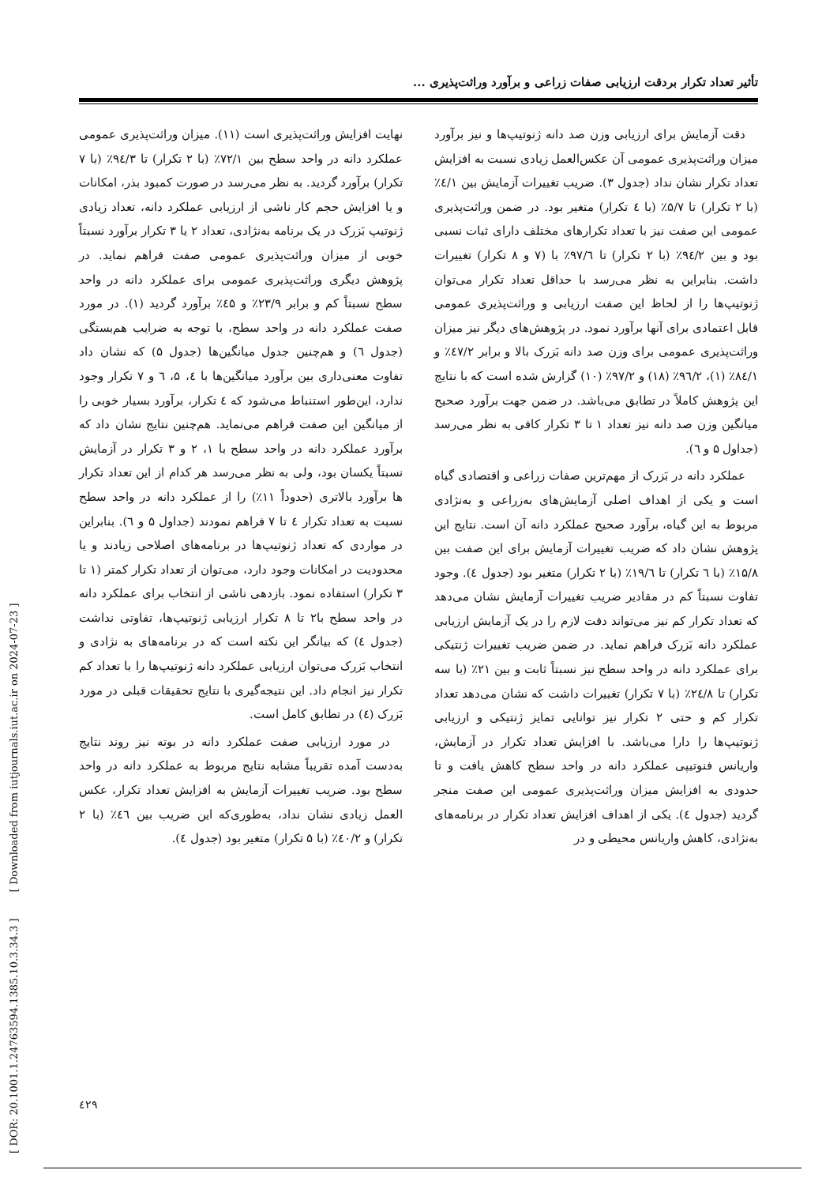تأثیر تعداد تکرار بردقت ارزیابی صفات زراعی و برآورد وراثت‌پذیری ...
دقت آزمایش برای ارزیابی وزن صد دانه ژنوتیپ‌ها و نیز برآورد میزان وراثت‌پذیری عمومی آن عکس‌العمل زیادی نسبت به افزایش تعداد تکرار نشان نداد (جدول ۳). ضریب تغییرات آزمایش بین ٤/۱٪ (با ۲ تکرار) تا ۵/۷٪ (با ٤ تکرار) متغیر بود. در ضمن وراثت‌پذیری عمومی این صفت نیز با تعداد تکرارهای مختلف دارای ثبات نسبی بود و بین ۹٤/۲٪ (با ۲ تکرار) تا ۹۷/٦٪ با (۷ و ۸ تکرار) تغییرات داشت. بنابراین به نظر می‌رسد با حداقل تعداد تکرار می‌توان ژنوتیپ‌ها را از لحاظ این صفت ارزیابی و وراثت‌پذیری عمومی قابل اعتمادی برای آنها برآورد نمود. در پژوهش‌های دیگر نیز میزان وراثت‌پذیری عمومی برای وزن صد دانه بَزرک بالا و برابر ٤۷/۲٪ و ۸٤/۱٪ (۱)، ۹٦/۲٪ (۱۸) و ۹۷/۲٪ (۱۰) گزارش شده است که با نتایج این پژوهش کاملاً در تطابق می‌باشد. در ضمن جهت برآورد صحیح میانگین وزن صد دانه نیز تعداد ۱ تا ۳ تکرار کافی به نظر می‌رسد (جداول ۵ و ٦).
عملکرد دانه در بَزرک از مهم‌ترین صفات زراعی و اقتصادی گیاه است و یکی از اهداف اصلی آزمایش‌های به‌زراعی و به‌نژادی مربوط به این گیاه، برآورد صحیح عملکرد دانه آن است. نتایج این پژوهش نشان داد که ضریب تغییرات آزمایش برای این صفت بین ۱۵/۸٪ (با ٦ تکرار) تا ۱۹/٦٪ (با ۲ تکرار) متغیر بود (جدول ٤). وجود تفاوت نسبتاً کم در مقادیر ضریب تغییرات آزمایش نشان می‌دهد که تعداد تکرار کم نیز می‌تواند دقت لازم را در یک آزمایش ارزیابی عملکرد دانه بَزرک فراهم نماید. در ضمن ضریب تغییرات ژنتیکی برای عملکرد دانه در واحد سطح نیز نسبتاً ثابت و بین ۲۱٪ (با سه تکرار) تا ۲٤/۸٪ (با ۷ تکرار) تغییرات داشت که نشان می‌دهد تعداد تکرار کم و حتی ۲ تکرار نیز توانایی تمایز ژنتیکی و ارزیابی ژنوتیپ‌ها را دارا می‌باشد. با افزایش تعداد تکرار در آزمایش، واریانس فنوتیپی عملکرد دانه در واحد سطح کاهش یافت و تا حدودی به افزایش میزان وراثت‌پذیری عمومی این صفت منجر گردید (جدول ٤). یکی از اهداف افزایش تعداد تکرار در برنامه‌های به‌نژادی، کاهش واریانس محیطی و در
نهایت افزایش وراثت‌پذیری است (۱۱). میزان وراثت‌پذیری عمومی عملکرد دانه در واحد سطح بین ۷۲/۱٪ (با ۲ تکرار) تا ۹٤/۳٪ (با ۷ تکرار) برآورد گردید. به نظر می‌رسد در صورت کمبود بذر، امکانات و یا افزایش حجم کار ناشی از ارزیابی عملکرد دانه، تعداد زیادی ژنوتیپ بَزرک در یک برنامه به‌نژادی، تعداد ۲ یا ۳ تکرار برآورد نسبتاً خوبی از میزان وراثت‌پذیری عمومی صفت فراهم نماید. در پژوهش دیگری وراثت‌پذیری عمومی برای عملکرد دانه در واحد سطح نسبتاً کم و برابر ۲۳/۹٪ و ٤۵٪ برآورد گردید (۱). در مورد صفت عملکرد دانه در واحد سطح، با توجه به ضرایب هم‌بستگی (جدول ٦) و هم‌چنین جدول میانگین‌ها (جدول ۵) که نشان داد تفاوت معنی‌داری بین برآورد میانگین‌ها با ٤، ۵، ٦ و ۷ تکرار وجود ندارد، این‌طور استنباط می‌شود که ٤ تکرار، برآورد بسیار خوبی را از میانگین این صفت فراهم می‌نماید. هم‌چنین نتایج نشان داد که برآورد عملکرد دانه در واحد سطح با ۱، ۲ و ۳ تکرار در آزمایش نسبتاً یکسان بود، ولی به نظر می‌رسد هر کدام از این تعداد تکرار ها برآورد بالاتری (حدوداً ۱۱٪) را از عملکرد دانه در واحد سطح نسبت به تعداد تکرار ٤ تا ۷ فراهم نمودند (جداول ۵ و ٦). بنابراین در مواردی که تعداد ژنوتیپ‌ها در برنامه‌های اصلاحی زیادند و یا محدودیت در امکانات وجود دارد، می‌توان از تعداد تکرار کمتر (۱ تا ۳ تکرار) استفاده نمود. بازدهی ناشی از انتخاب برای عملکرد دانه در واحد سطح با۲ تا ۸ تکرار ارزیابی ژنوتیپ‌ها، تفاوتی نداشت (جدول ٤) که بیانگر این نکته است که در برنامه‌های به نژادی و انتخاب بَزرک می‌توان ارزیابی عملکرد دانه ژنوتیپ‌ها را با تعداد کم تکرار نیز انجام داد. این نتیجه‌گیری با نتایج تحقیقات قبلی در مورد بَزرک (٤) در تطابق کامل است.
در مورد ارزیابی صفت عملکرد دانه در بوته نیز روند نتایج به‌دست آمده تقریباً مشابه نتایج مربوط به عملکرد دانه در واحد سطح بود. ضریب تغییرات آزمایش به افزایش تعداد تکرار، عکس العمل زیادی نشان نداد، به‌طوری‌که این ضریب بین ٤٦٪ (با ۲ تکرار) و ٤۰/۲٪ (با ۵ تکرار) متغیر بود (جدول ٤).
٤۲۹
[ DOR: 20.1001.1.24763594.1385.10.3.34.3 ] [ Downloaded from iutjournals.iut.ac.ir on 2024-07-23 ]